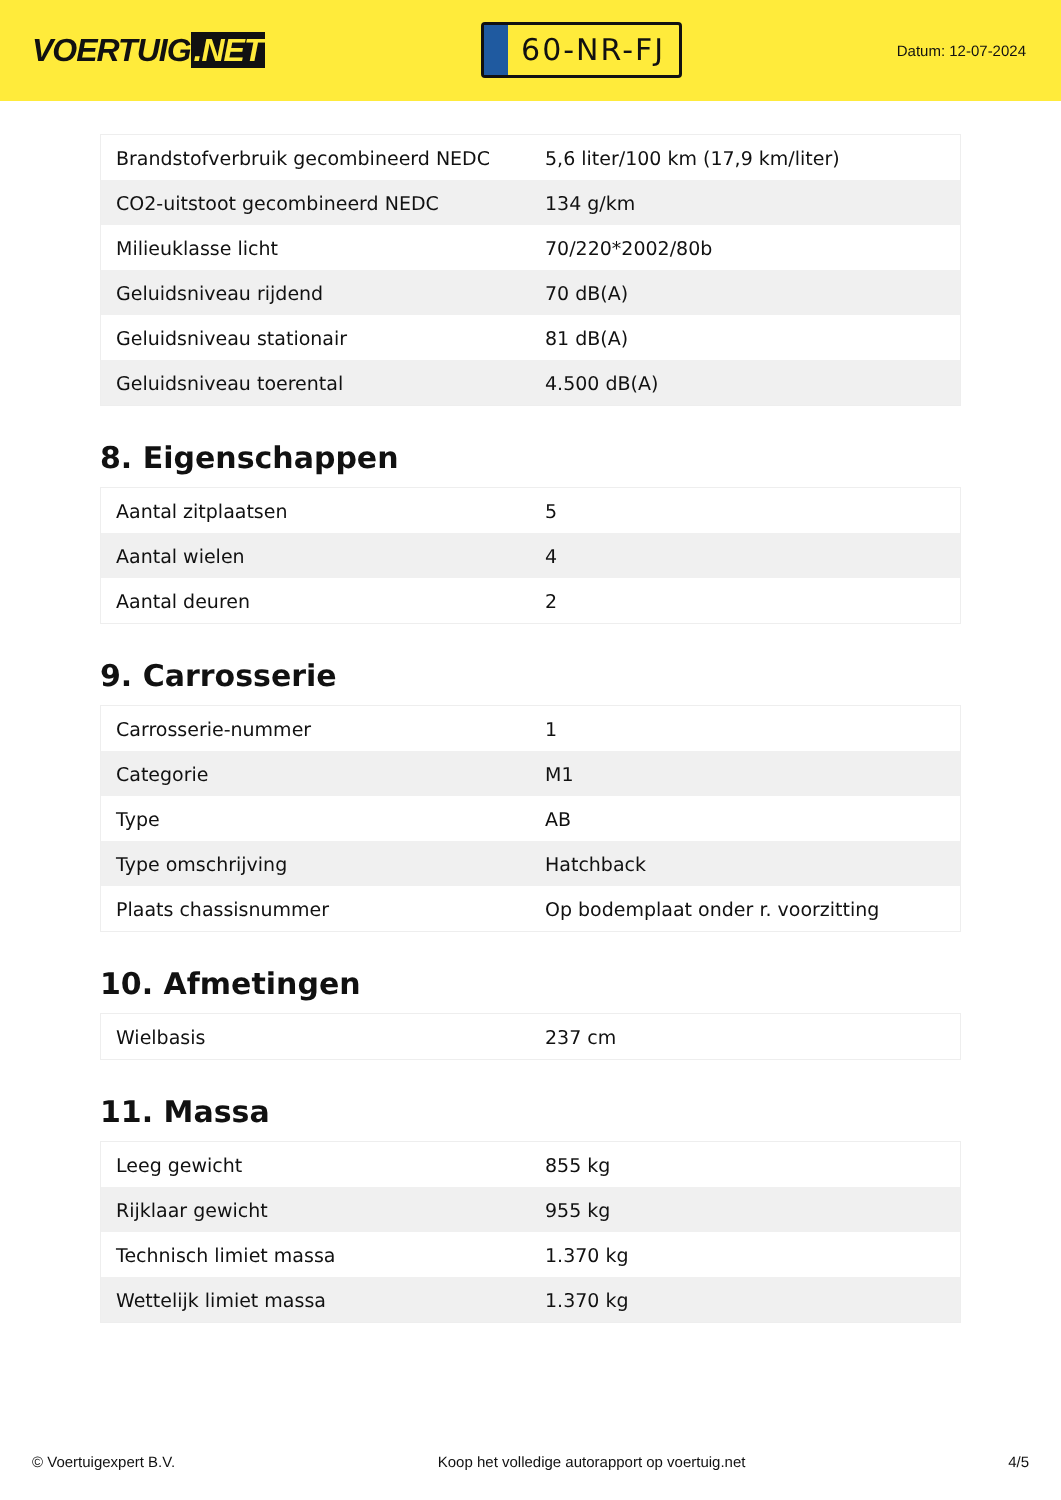VOERTUIG.NET
60-NR-FJ
Datum: 12-07-2024
| Brandstofverbruik gecombineerd NEDC | 5,6 liter/100 km (17,9 km/liter) |
| CO2-uitstoot gecombineerd NEDC | 134 g/km |
| Milieuklasse licht | 70/220*2002/80b |
| Geluidsniveau rijdend | 70 dB(A) |
| Geluidsniveau stationair | 81 dB(A) |
| Geluidsniveau toerental | 4.500 dB(A) |
8. Eigenschappen
| Aantal zitplaatsen | 5 |
| Aantal wielen | 4 |
| Aantal deuren | 2 |
9. Carrosserie
| Carrosserie-nummer | 1 |
| Categorie | M1 |
| Type | AB |
| Type omschrijving | Hatchback |
| Plaats chassisnummer | Op bodemplaat onder r. voorzitting |
10. Afmetingen
| Wielbasis | 237 cm |
11. Massa
| Leeg gewicht | 855 kg |
| Rijklaar gewicht | 955 kg |
| Technisch limiet massa | 1.370 kg |
| Wettelijk limiet massa | 1.370 kg |
© Voertuigexpert B.V. Koop het volledige autorapport op voertuig.net 4/5